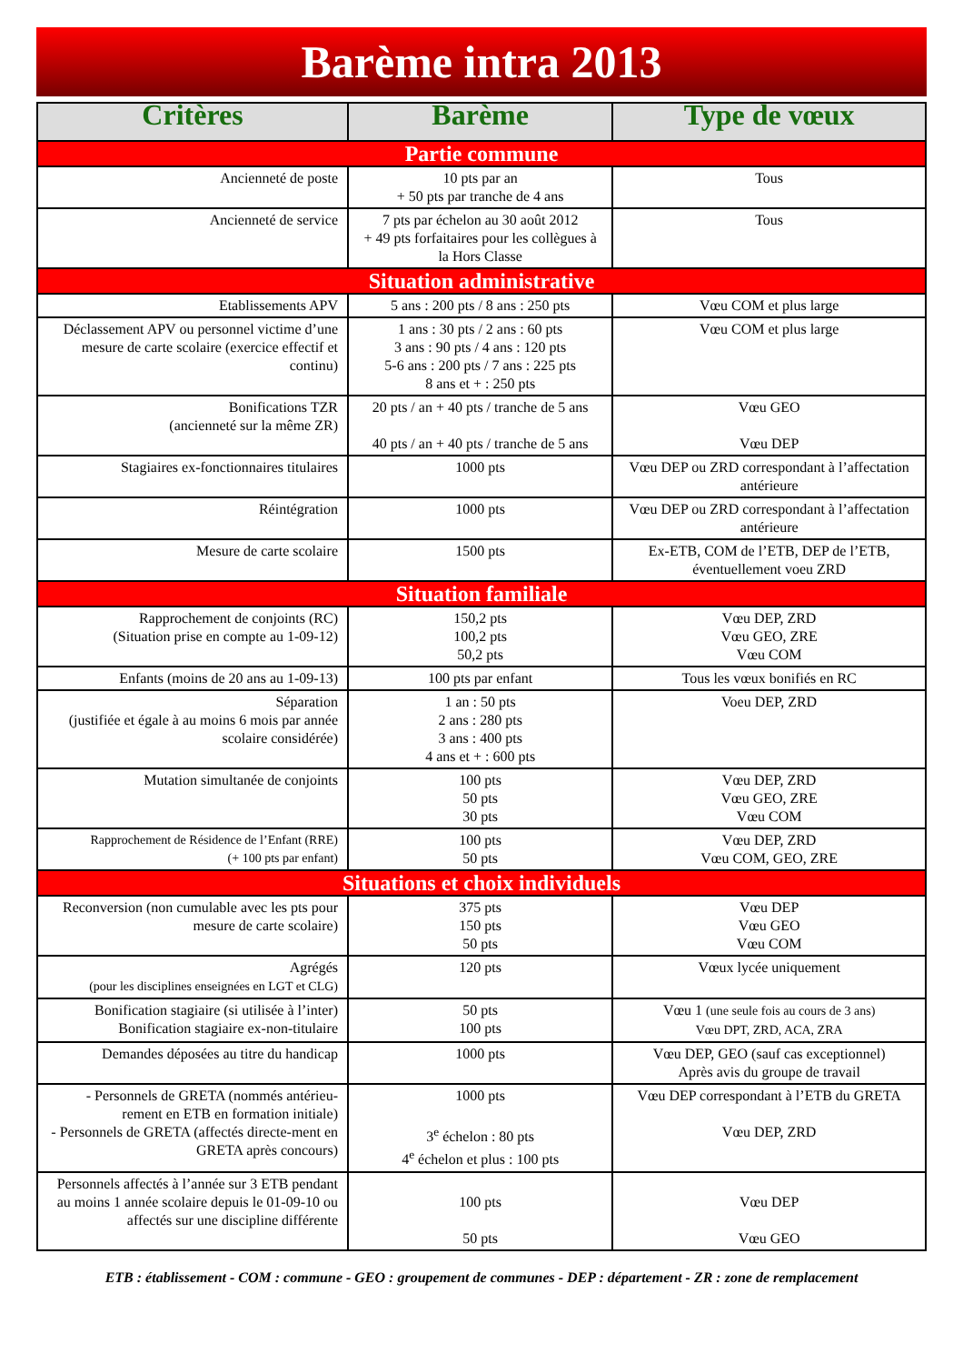Barème intra 2013
| Critères | Barème | Type de vœux |
| --- | --- | --- |
| Partie commune | | |
| Ancienneté de poste | 10 pts par an + 50 pts par tranche de 4 ans | Tous |
| Ancienneté de service | 7 pts par échelon au 30 août 2012 + 49 pts forfaitaires pour les collègues à la Hors Classe | Tous |
| Situation administrative | | |
| Etablissements APV | 5 ans : 200 pts / 8 ans : 250 pts | Vœu COM et plus large |
| Déclassement APV ou personnel victime d’une mesure de carte scolaire (exercice effectif et continu) | 1 ans : 30 pts / 2 ans : 60 pts 3 ans : 90 pts / 4 ans : 120 pts 5-6 ans : 200 pts / 7 ans : 225 pts 8 ans et + : 250 pts | Vœu COM et plus large |
| Bonifications TZR (ancienneté sur la même ZR) | 20 pts / an + 40 pts / tranche de 5 ans 40 pts / an + 40 pts / tranche de 5 ans | Vœu GEO Vœu DEP |
| Stagiaires ex-fonctionnaires titulaires | 1000 pts | Vœu DEP ou ZRD correspondant à l’affectation antérieure |
| Réintégration | 1000 pts | Vœu DEP ou ZRD correspondant à l’affectation antérieure |
| Mesure de carte scolaire | 1500 pts | Ex-ETB, COM de l’ETB, DEP de l’ETB, éventuellement voeu ZRD |
| Situation familiale | | |
| Rapprochement de conjoints (RC) (Situation prise en compte au 1-09-12) | 150,2 pts 100,2 pts 50,2 pts | Vœu DEP, ZRD Vœu GEO, ZRE Vœu COM |
| Enfants (moins de 20 ans au 1-09-13) | 100 pts par enfant | Tous les vœux bonifiés en RC |
| Séparation (justifiée et égale à au moins 6 mois par année scolaire considérée) | 1 an : 50 pts 2 ans : 280 pts 3 ans : 400 pts 4 ans et + : 600 pts | Voeu DEP, ZRD |
| Mutation simultanée de conjoints | 100 pts 50 pts 30 pts | Vœu DEP, ZRD Vœu GEO, ZRE Vœu COM |
| Rapprochement de Résidence de l’Enfant (RRE) (+ 100 pts par enfant) | 100 pts 50 pts | Vœu DEP, ZRD Vœu COM, GEO, ZRE |
| Situations et choix individuels | | |
| Reconversion (non cumulable avec les pts pour mesure de carte scolaire) | 375 pts 150 pts 50 pts | Vœu DEP Vœu GEO Vœu COM |
| Agrégés (pour les disciplines enseignées en LGT et CLG) | 120 pts | Vœux lycée uniquement |
| Bonification stagiaire (si utilisée à l’inter) Bonification stagiaire ex-non-titulaire | 50 pts 100 pts | Vœu 1 (une seule fois au cours de 3 ans) Vœu DPT, ZRD, ACA, ZRA |
| Demandes déposées au titre du handicap | 1000 pts | Vœu DEP, GEO (sauf cas exceptionnel) Après avis du groupe de travail |
| - Personnels de GRETA (nommés antérieu-rement en ETB en formation initiale) - Personnels de GRETA (affectés directe-ment en GRETA après concours) | 1000 pts 3<sup>e</sup> échelon : 80 pts 4<sup>e</sup> échelon et plus : 100 pts | Vœu DEP correspondant à l’ETB du GRETA Vœu DEP, ZRD |
| Personnels affectés à l’année sur 3 ETB pendant au moins 1 année scolaire depuis le 01-09-10 ou affectés sur une discipline différente | 100 pts 50 pts | Vœu DEP Vœu GEO |
ETB : établissement - COM : commune - GEO : groupement de communes - DEP : département - ZR : zone de remplacement